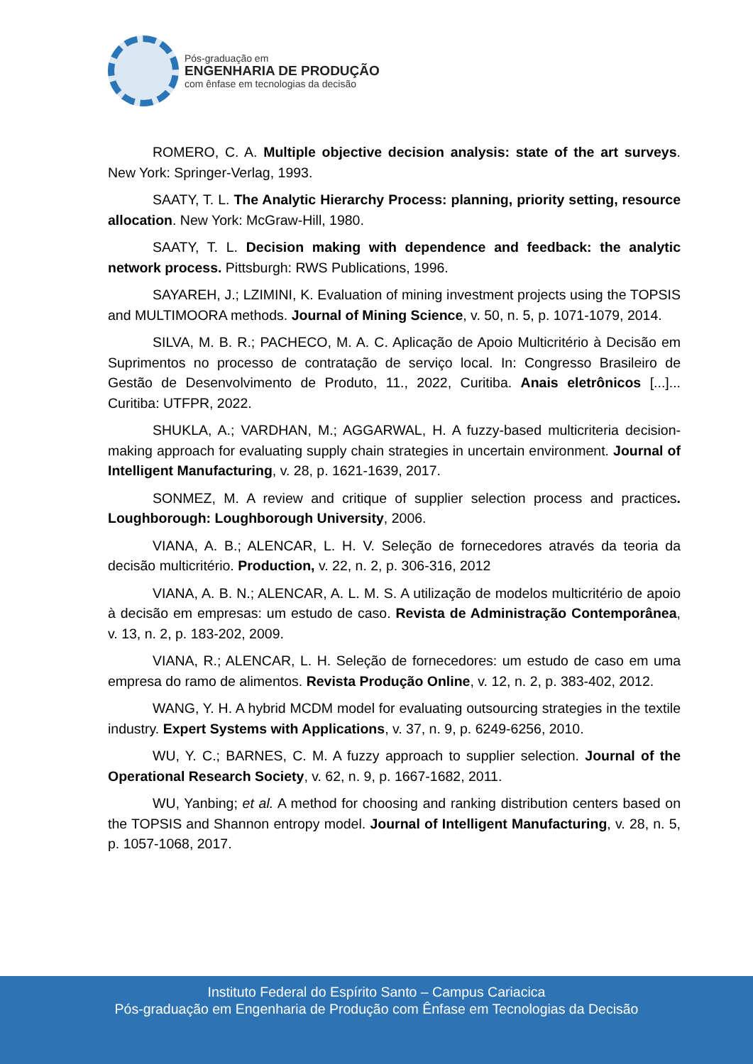Pós-graduação em
ENGENHARIA DE PRODUÇÃO
com ênfase em tecnologias da decisão
ROMERO, C. A. Multiple objective decision analysis: state of the art surveys. New York: Springer-Verlag, 1993.
SAATY, T. L. The Analytic Hierarchy Process: planning, priority setting, resource allocation. New York: McGraw-Hill, 1980.
SAATY, T. L. Decision making with dependence and feedback: the analytic network process. Pittsburgh: RWS Publications, 1996.
SAYAREH, J.; LZIMINI, K. Evaluation of mining investment projects using the TOPSIS and MULTIMOORA methods. Journal of Mining Science, v. 50, n. 5, p. 1071-1079, 2014.
SILVA, M. B. R.; PACHECO, M. A. C. Aplicação de Apoio Multicritério à Decisão em Suprimentos no processo de contratação de serviço local. In: Congresso Brasileiro de Gestão de Desenvolvimento de Produto, 11., 2022, Curitiba. Anais eletrônicos [...]... Curitiba: UTFPR, 2022.
SHUKLA, A.; VARDHAN, M.; AGGARWAL, H. A fuzzy-based multicriteria decision-making approach for evaluating supply chain strategies in uncertain environment. Journal of Intelligent Manufacturing, v. 28, p. 1621-1639, 2017.
SONMEZ, M. A review and critique of supplier selection process and practices. Loughborough: Loughborough University, 2006.
VIANA, A. B.; ALENCAR, L. H. V. Seleção de fornecedores através da teoria da decisão multicritério. Production, v. 22, n. 2, p. 306-316, 2012
VIANA, A. B. N.; ALENCAR, A. L. M. S. A utilização de modelos multicritério de apoio à decisão em empresas: um estudo de caso. Revista de Administração Contemporânea, v. 13, n. 2, p. 183-202, 2009.
VIANA, R.; ALENCAR, L. H. Seleção de fornecedores: um estudo de caso em uma empresa do ramo de alimentos. Revista Produção Online, v. 12, n. 2, p. 383-402, 2012.
WANG, Y. H. A hybrid MCDM model for evaluating outsourcing strategies in the textile industry. Expert Systems with Applications, v. 37, n. 9, p. 6249-6256, 2010.
WU, Y. C.; BARNES, C. M. A fuzzy approach to supplier selection. Journal of the Operational Research Society, v. 62, n. 9, p. 1667-1682, 2011.
WU, Yanbing; et al. A method for choosing and ranking distribution centers based on the TOPSIS and Shannon entropy model. Journal of Intelligent Manufacturing, v. 28, n. 5, p. 1057-1068, 2017.
Instituto Federal do Espírito Santo – Campus Cariacica
Pós-graduação em Engenharia de Produção com Ênfase em Tecnologias da Decisão